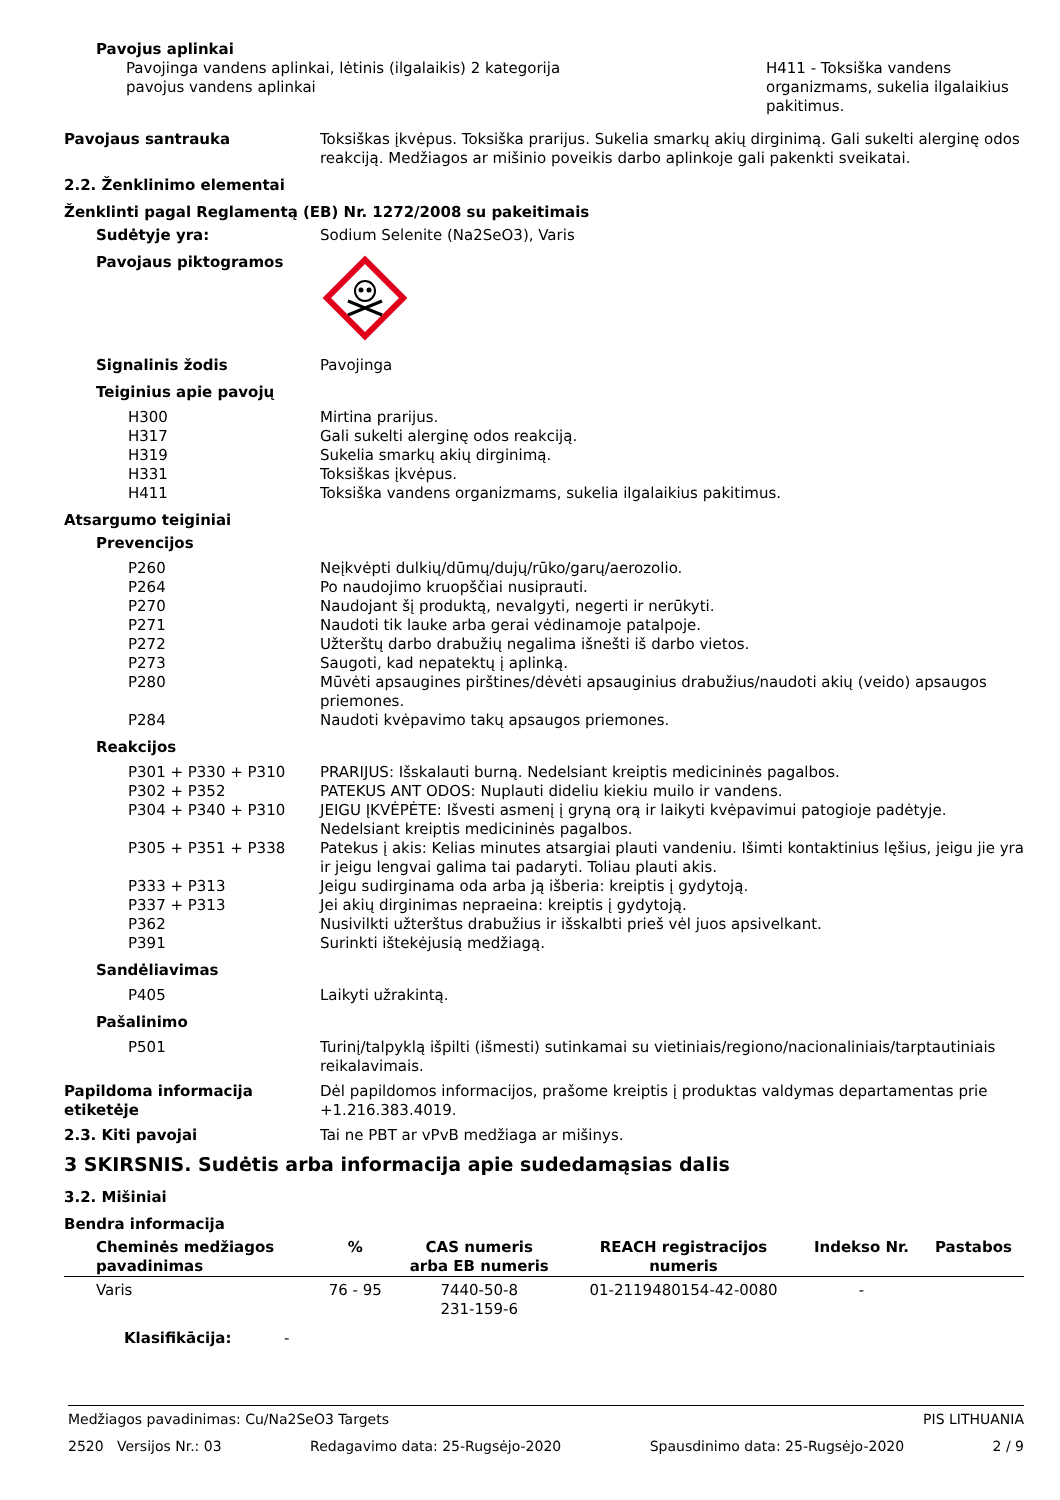Pavojus aplinkai
Pavojinga vandens aplinkai, lėtinis (ilgalaikis) 2 kategorija
pavojus vandens aplinkai
H411 - Toksiška vandens
organizmams, sukelia ilgalaikius
pakitimus.
Pavojaus santrauka Toksiškas įkvėpus. Toksiška prarijus. Sukelia smarkų akių dirginimą. Gali sukelti alerginę odos reakciją. Medžiagos ar mišinio poveikis darbo aplinkoje gali pakenkti sveikatai.
2.2. Ženklinimo elementai
Ženklinti pagal Reglamentą (EB) Nr. 1272/2008 su pakeitimais
Sudėtyje yra: Sodium Selenite (Na2SeO3), Varis
Pavojaus piktogramos
Signalinis žodis Pavojinga
Teiginius apie pavojų
H300 Mirtina prarijus.
H317 Gali sukelti alerginę odos reakciją.
H319 Sukelia smarkų akių dirginimą.
H331 Toksiškas įkvėpus.
H411 Toksiška vandens organizmams, sukelia ilgalaikius pakitimus.
Atsargumo teiginiai
Prevencijos
P260 Neįkvėpti dulkių/dūmų/dujų/rūko/garų/aerozolio.
P264 Po naudojimo kruopščiai nusiprauti.
P270 Naudojant šį produktą, nevalgyti, negerti ir nerūkyti.
P271 Naudoti tik lauke arba gerai vėdinamoje patalpoje.
P272 Užterštų darbo drabužių negalima išnešti iš darbo vietos.
P273 Saugoti, kad nepatektų į aplinką.
P280 Mūvėti apsaugines pirštines/dėvėti apsauginius drabužius/naudoti akių (veido) apsaugos priemones.
P284 Naudoti kvėpavimo takų apsaugos priemones.
Reakcijos
P301 + P330 + P310 PRARIJUS: Išskalauti burną. Nedelsiant kreiptis medicininės pagalbos.
P302 + P352 PATEKUS ANT ODOS: Nuplauti dideliu kiekiu muilo ir vandens.
P304 + P340 + P310 JEIGU ĮKVĖPĖTE: Išvesti asmenį į gryną orą ir laikyti kvėpavimui patogioje padėtyje. Nedelsiant kreiptis medicininės pagalbos.
P305 + P351 + P338 Patekus į akis: Kelias minutes atsargiai plauti vandeniu. Išimti kontaktinius lęšius, jeigu jie yra ir jeigu lengvai galima tai padaryti. Toliau plauti akis.
P333 + P313 Jeigu sudirginama oda arba ją išberia: kreiptis į gydytoją.
P337 + P313 Jei akių dirginimas nepraeina: kreiptis į gydytoją.
P362 Nusivilkti užterštus drabužius ir išskalbti prieš vėl juos apsivelkant.
P391 Surinkti ištekėjusią medžiagą.
Sandėliavimas
P405 Laikyti užrakintą.
Pašalinimo
P501 Turinį/talpyklą išpilti (išmesti) sutinkamai su vietiniais/regiono/nacionaliniais/tarptautiniais reikalavimais.
Papildoma informacija etiketėje
Dėl papildomos informacijos, prašome kreiptis į produktas valdymas departamentas prie +1.216.383.4019.
2.3. Kiti pavojai Tai ne PBT ar vPvB medžiaga ar mišinys.
3 SKIRSNIS. Sudėtis arba informacija apie sudedamąsias dalis
3.2. Mišiniai
Bendra informacija
| Cheminės medžiagos pavadinimas | % | CAS numeris arba EB numeris | REACH registracijos numeris | Indekso Nr. | Pastabos |
| --- | --- | --- | --- | --- | --- |
| Varis | 76 - 95 | 7440-50-8 231-159-6 | 01-2119480154-42-0080 | - | |
Klasifikācija: -
Medžiagos pavadinimas: Cu/Na2SeO3 Targets PIS LITHUANIA
2520 Versijos Nr.: 03 Redagavimo data: 25-Rugsėjo-2020 Spausdinimo data: 25-Rugsėjo-2020 2 / 9